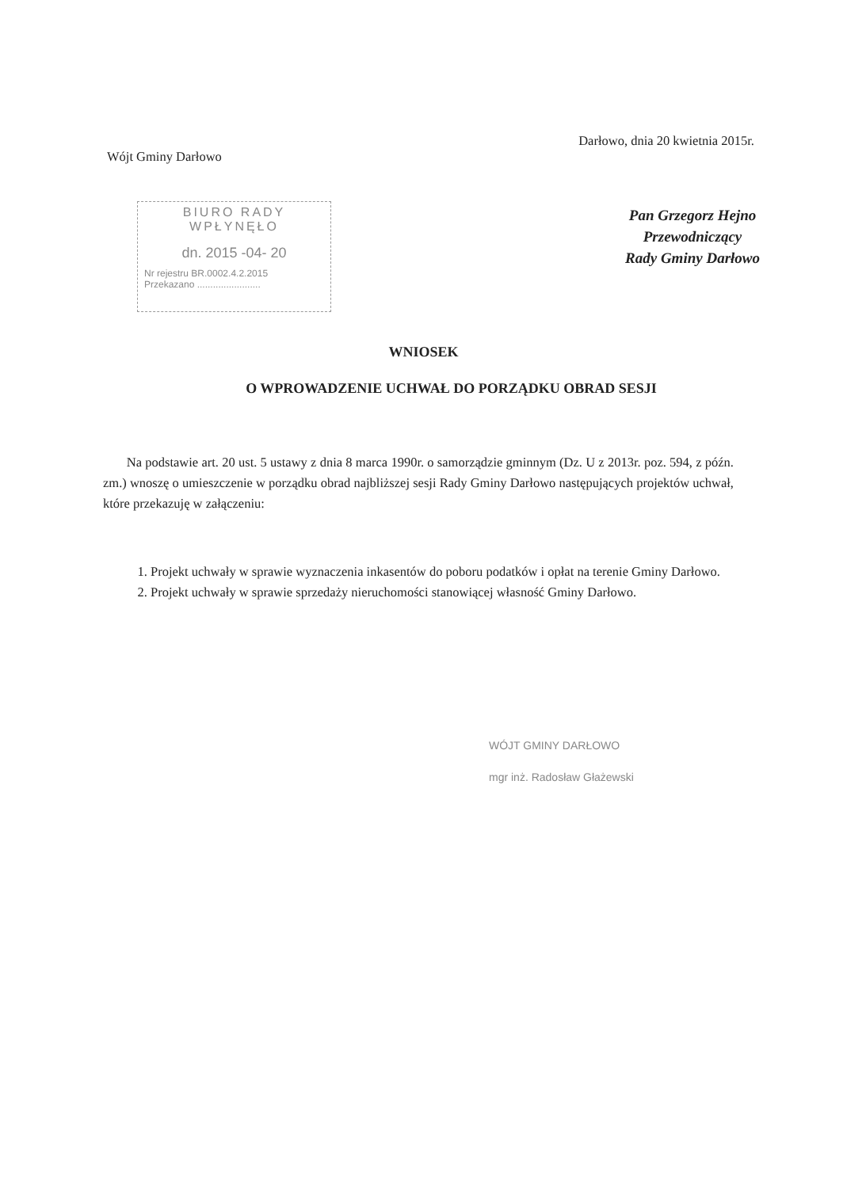Wójt Gminy Darłowo
Darłowo, dnia 20 kwietnia 2015r.
BIURO RADY
WPŁYNĘŁO
dn. 2015 -04- 20
Nr rejestru BR.0002.4.2.2015
Przekazano ........................
Pan Grzegorz Hejno
Przewodniczący
Rady Gminy Darłowo
WNIOSEK
O WPROWADZENIE UCHWAŁ DO PORZĄDKU OBRAD SESJI
Na podstawie art. 20 ust. 5 ustawy z dnia 8 marca 1990r. o samorządzie gminnym (Dz. U z 2013r. poz. 594, z późn. zm.) wnoszę o umieszczenie w porządku obrad najbliższej sesji Rady Gminy Darłowo następujących projektów uchwał, które przekazuję w załączeniu:
1. Projekt uchwały w sprawie wyznaczenia inkasentów do poboru podatków i opłat na terenie Gminy Darłowo.
2. Projekt uchwały w sprawie sprzedaży nieruchomości stanowiącej własność Gminy Darłowo.
WÓJT GMINY DARŁOWO
mgr inż. Radosław Głażewski